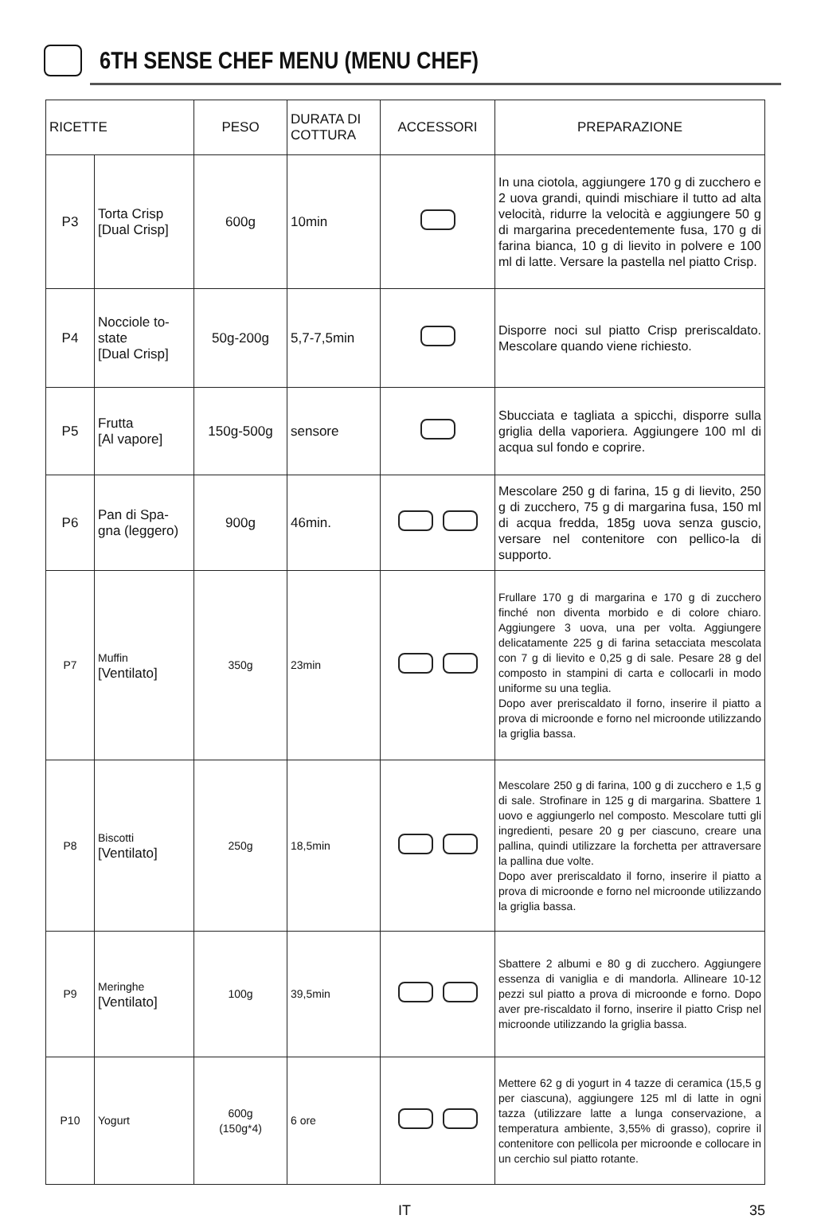6TH SENSE CHEF MENU (MENU CHEF)
| RICETTE | | PESO | DURATA DI COTTURA | ACCESSORI | PREPARAZIONE |
| --- | --- | --- | --- | --- | --- |
| P3 | Torta Crisp [Dual Crisp] | 600g | 10min | | In una ciotola, aggiungere 170 g di zucchero e 2 uova grandi, quindi mischiare il tutto ad alta velocità, ridurre la velocità e aggiungere 50 g di margarina precedentemente fusa, 170 g di farina bianca, 10 g di lievito in polvere e 100 ml di latte. Versare la pastella nel piatto Crisp. |
| P4 | Nocciole to-state [Dual Crisp] | 50g-200g | 5,7-7,5min | | Disporre noci sul piatto Crisp preriscaldato. Mescolare quando viene richiesto. |
| P5 | Frutta [Al vapore] | 150g-500g | sensore | | Sbucciata e tagliata a spicchi, disporre sulla griglia della vaporiera. Aggiungere 100 ml di acqua sul fondo e coprire. |
| P6 | Pan di Spa-gna (leggero) | 900g | 46min. | | Mescolare 250 g di farina, 15 g di lievito, 250 g di zucchero, 75 g di margarina fusa, 150 ml di acqua fredda, 185g uova senza guscio, versare nel contenitore con pellico-la di supporto. |
| P7 | Muffin [Ventilato] | 350g | 23min | | Frullare 170 g di margarina e 170 g di zucchero finché non diventa morbido e di colore chiaro. Aggiungere 3 uova, una per volta. Aggiungere delicatamente 225 g di farina setacciata mescolata con 7 g di lievito e 0,25 g di sale. Pesare 28 g del composto in stampini di carta e collocarli in modo uniforme su una teglia. Dopo aver preriscaldato il forno, inserire il piatto a prova di microonde e forno nel microonde utilizzando la griglia bassa. |
| P8 | Biscotti [Ventilato] | 250g | 18,5min | | Mescolare 250 g di farina, 100 g di zucchero e 1,5 g di sale. Strofinare in 125 g di margarina. Sbattere 1 uovo e aggiungerlo nel composto. Mescolare tutti gli ingredienti, pesare 20 g per ciascuno, creare una pallina, quindi utilizzare la forchetta per attraversare la pallina due volte. Dopo aver preriscaldato il forno, inserire il piatto a prova di microonde e forno nel microonde utilizzando la griglia bassa. |
| P9 | Meringhe [Ventilato] | 100g | 39,5min | | Sbattere 2 albumi e 80 g di zucchero. Aggiungere essenza di vaniglia e di mandorla. Allineare 10-12 pezzi sul piatto a prova di microonde e forno. Dopo aver pre-riscaldato il forno, inserire il piatto Crisp nel microonde utilizzando la griglia bassa. |
| P10 | Yogurt | 600g (150g*4) | 6 ore | | Mettere 62 g di yogurt in 4 tazze di ceramica (15,5 g per ciascuna), aggiungere 125 ml di latte in ogni tazza (utilizzare latte a lunga conservazione, a temperatura ambiente, 3,55% di grasso), coprire il contenitore con pellicola per microonde e collocare in un cerchio sul piatto rotante. |
IT 35